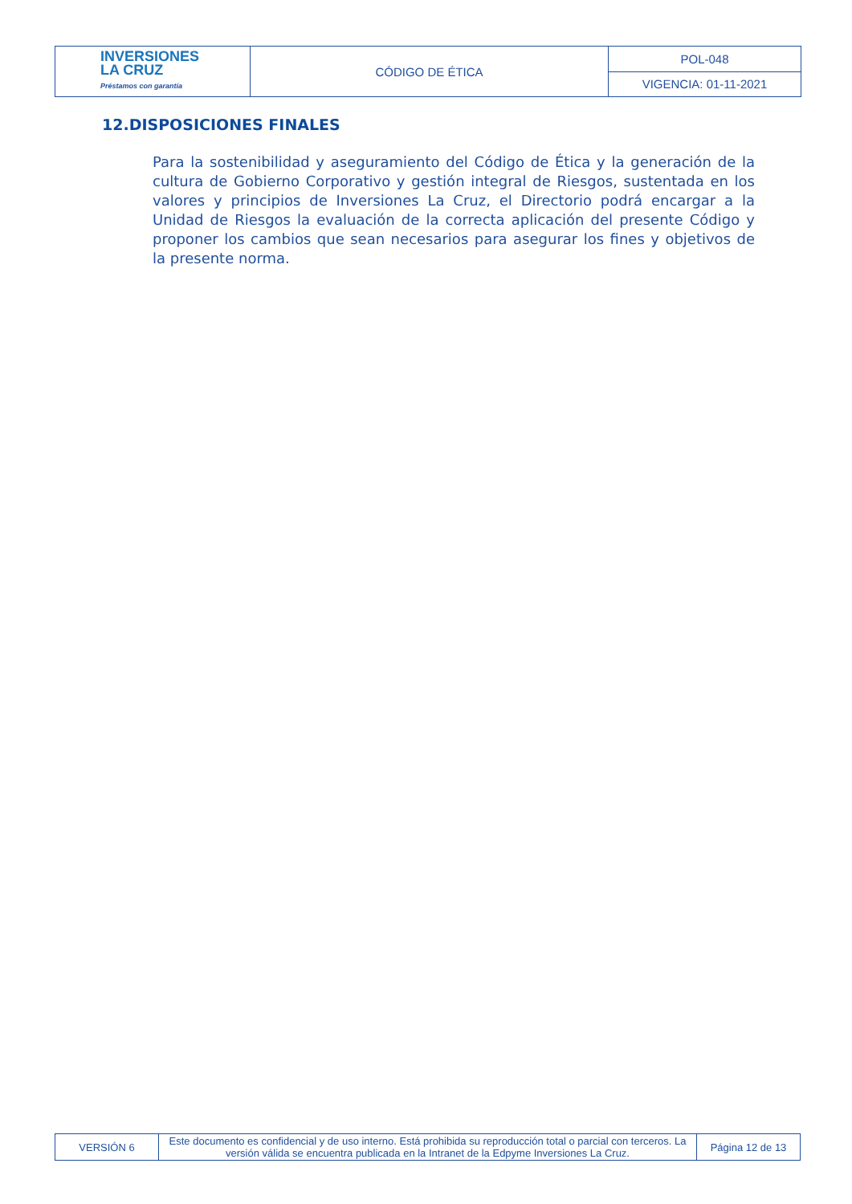| INVERSIONES LA CRUZ Préstamos con garantía | CÓDIGO DE ÉTICA | POL-048 |
| | | VIGENCIA: 01-11-2021 |
12.DISPOSICIONES FINALES
Para la sostenibilidad y aseguramiento del Código de Ética y la generación de la cultura de Gobierno Corporativo y gestión integral de Riesgos, sustentada en los valores y principios de Inversiones La Cruz, el Directorio podrá encargar a la Unidad de Riesgos la evaluación de la correcta aplicación del presente Código y proponer los cambios que sean necesarios para asegurar los fines y objetivos de la presente norma.
| VERSIÓN 6 | Este documento es confidencial y de uso interno. Está prohibida su reproducción total o parcial con terceros. La versión válida se encuentra publicada en la Intranet de la Edpyme Inversiones La Cruz. | Página 12 de 13 |